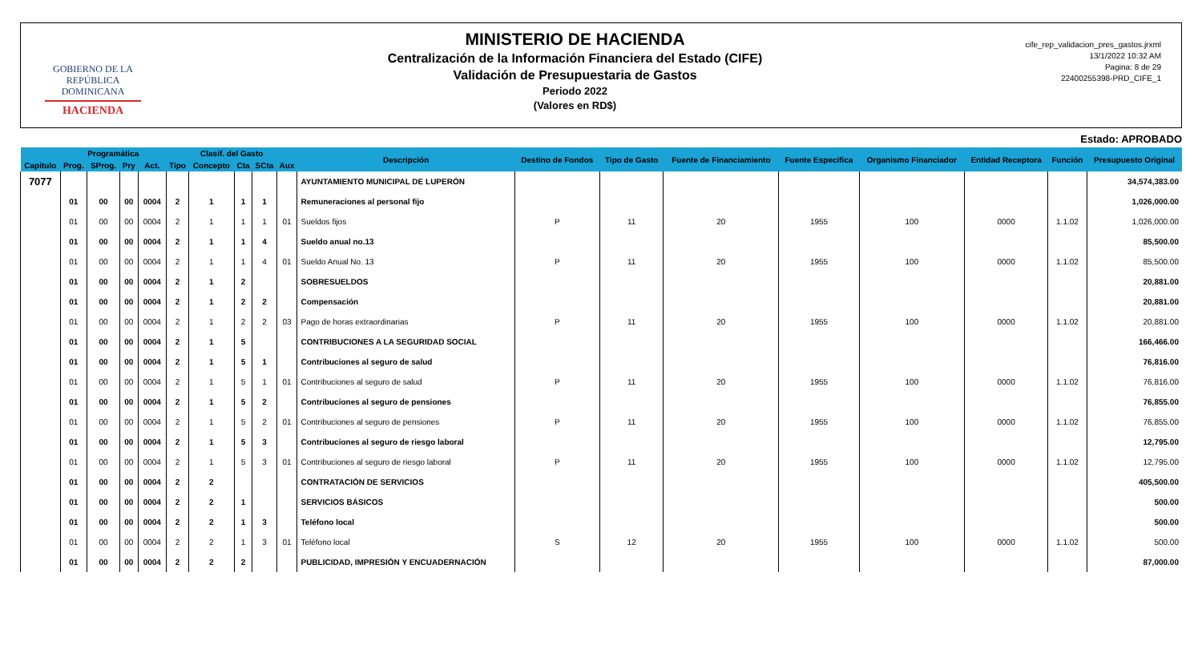GOBIERNO DE LA
REPÚBLICA
DOMINICANA
HACIENDA
MINISTERIO DE HACIENDA
Centralización de la Información Financiera del Estado (CIFE)
Validación de Presupuestaria de Gastos
Periodo 2022
(Valores en RD$)
cife_rep_validacion_pres_gastos.jrxml
13/1/2022 10:32 AM
Pagina: 8 de 29
22400255398-PRD_CIFE_1
Estado: APROBADO
| | Programática | | | | Clasif. del Gasto | | | | | Descripción | Destino de Fondos | Tipo de Gasto | Fuente de Financiamiento | Fuente Especifica | Organismo Financiador | Entidad Receptora | Función | Presupuesto Original |
| --- | --- | --- | --- | --- | --- | --- | --- | --- | --- | --- | --- | --- | --- | --- | --- | --- | --- | --- |
| Capitulo | Prog. | SProg. | Pry | Act. | Tipo | Concepto | Cta | SCta | Aux | | | | | | | | | |
| 7077 | | | | | | | | | | AYUNTAMIENTO MUNICIPAL DE LUPERÓN | | | | | | | | 34,574,383.00 |
| | 01 | 00 | 00 | 0004 | 2 | 1 | 1 | 1 | | Remuneraciones al personal fijo | | | | | | | | 1,026,000.00 |
| | 01 | 00 | 00 | 0004 | 2 | 1 | 1 | 1 | 01 | Sueldos fijos | P | 11 | 20 | 1955 | 100 | 0000 | 1.1.02 | 1,026,000.00 |
| | 01 | 00 | 00 | 0004 | 2 | 1 | 1 | 4 | | Sueldo anual no.13 | | | | | | | | 85,500.00 |
| | 01 | 00 | 00 | 0004 | 2 | 1 | 1 | 4 | 01 | Sueldo Anual No. 13 | P | 11 | 20 | 1955 | 100 | 0000 | 1.1.02 | 85,500.00 |
| | 01 | 00 | 00 | 0004 | 2 | 1 | 2 | | | SOBRESUELDOS | | | | | | | | 20,881.00 |
| | 01 | 00 | 00 | 0004 | 2 | 1 | 2 | 2 | | Compensación | | | | | | | | 20,881.00 |
| | 01 | 00 | 00 | 0004 | 2 | 1 | 2 | 2 | 03 | Pago de horas extraordinarias | P | 11 | 20 | 1955 | 100 | 0000 | 1.1.02 | 20,881.00 |
| | 01 | 00 | 00 | 0004 | 2 | 1 | 5 | | | CONTRIBUCIONES A LA SEGURIDAD SOCIAL | | | | | | | | 166,466.00 |
| | 01 | 00 | 00 | 0004 | 2 | 1 | 5 | 1 | | Contribuciones al seguro de salud | | | | | | | | 76,816.00 |
| | 01 | 00 | 00 | 0004 | 2 | 1 | 5 | 1 | 01 | Contribuciones al seguro de salud | P | 11 | 20 | 1955 | 100 | 0000 | 1.1.02 | 76,816.00 |
| | 01 | 00 | 00 | 0004 | 2 | 1 | 5 | 2 | | Contribuciones al seguro de pensiones | | | | | | | | 76,855.00 |
| | 01 | 00 | 00 | 0004 | 2 | 1 | 5 | 2 | 01 | Contribuciones al seguro de pensiones | P | 11 | 20 | 1955 | 100 | 0000 | 1.1.02 | 76,855.00 |
| | 01 | 00 | 00 | 0004 | 2 | 1 | 5 | 3 | | Contribuciones al seguro de riesgo laboral | | | | | | | | 12,795.00 |
| | 01 | 00 | 00 | 0004 | 2 | 1 | 5 | 3 | 01 | Contribuciones al seguro de riesgo laboral | P | 11 | 20 | 1955 | 100 | 0000 | 1.1.02 | 12,795.00 |
| | 01 | 00 | 00 | 0004 | 2 | 2 | | | | CONTRATACIÓN DE SERVICIOS | | | | | | | | 405,500.00 |
| | 01 | 00 | 00 | 0004 | 2 | 2 | 1 | | | SERVICIOS BÁSICOS | | | | | | | | 500.00 |
| | 01 | 00 | 00 | 0004 | 2 | 2 | 1 | 3 | | Teléfono local | | | | | | | | 500.00 |
| | 01 | 00 | 00 | 0004 | 2 | 2 | 1 | 3 | 01 | Teléfono local | S | 12 | 20 | 1955 | 100 | 0000 | 1.1.02 | 500.00 |
| | 01 | 00 | 00 | 0004 | 2 | 2 | 2 | | | PUBLICIDAD, IMPRESIÓN Y ENCUADERNACIÓN | | | | | | | | 87,000.00 |